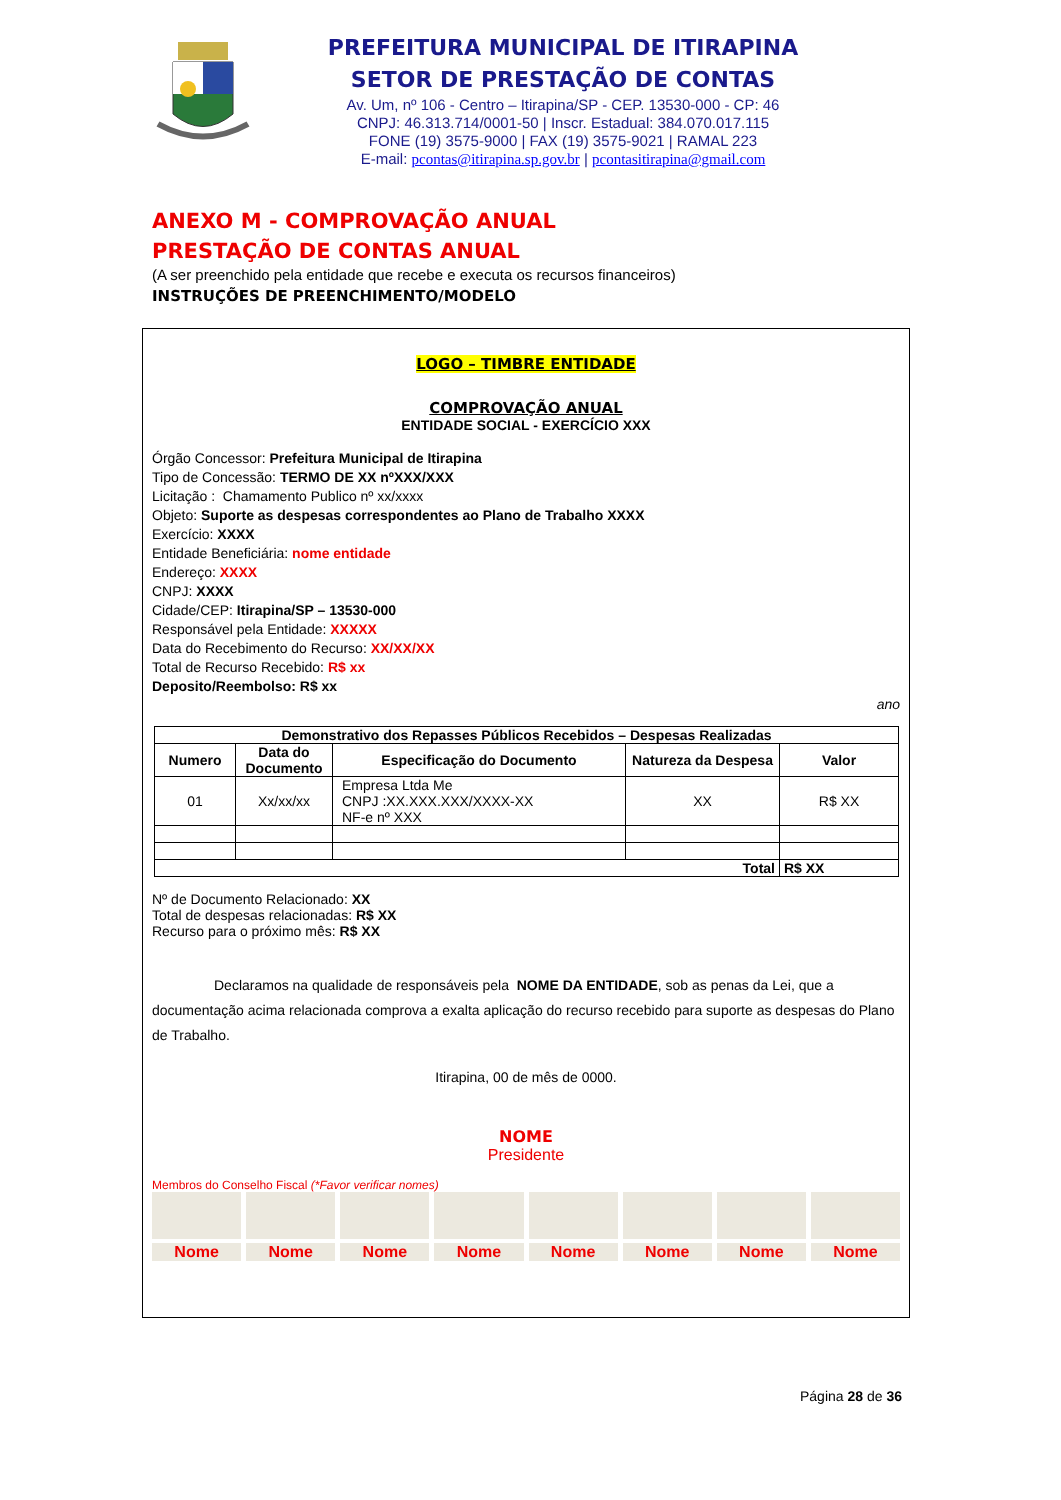PREFEITURA MUNICIPAL DE ITIRAPINA
SETOR DE PRESTAÇÃO DE CONTAS
Av. Um, nº 106 - Centro – Itirapina/SP - CEP. 13530-000 - CP: 46
CNPJ: 46.313.714/0001-50 | Inscr. Estadual: 384.070.017.115
FONE (19) 3575-9000 | FAX (19) 3575-9021 | RAMAL 223
E-mail: pcontas@itirapina.sp.gov.br | pcontasitirapina@gmail.com
ANEXO M - COMPROVAÇÃO ANUAL
PRESTAÇÃO DE CONTAS ANUAL
(A ser preenchido pela entidade que recebe e executa os recursos financeiros)
INSTRUÇÕES DE PREENCHIMENTO/MODELO
LOGO – TIMBRE ENTIDADE
COMPROVAÇÃO ANUAL
ENTIDADE SOCIAL - EXERCÍCIO XXX
Órgão Concessor: Prefeitura Municipal de Itirapina
Tipo de Concessão: TERMO DE XX nºXXX/XXX
Licitação : Chamamento Publico nº xx/xxxx
Objeto: Suporte as despesas correspondentes ao Plano de Trabalho XXXX
Exercício: XXXX
Entidade Beneficiária: nome entidade
Endereço: XXXX
CNPJ: XXXX
Cidade/CEP: Itirapina/SP – 13530-000
Responsável pela Entidade: XXXXX
Data do Recebimento do Recurso: XX/XX/XX
Total de Recurso Recebido: R$ xx
Deposito/Reembolso: R$ xx
ano
| Demonstrativo dos Repasses Públicos Recebidos – Despesas Realizadas | | | | |
| --- | --- | --- | --- | --- |
| Numero | Data do Documento | Especificação do Documento | Natureza da Despesa | Valor |
| 01 | Xx/xx/xx | Empresa Ltda Me CNPJ :XX.XXX.XXX/XXXX-XX NF-e nº XXX | XX | R$ XX |
| Total | | | | R$ XX |
Nº de Documento Relacionado: XX
Total de despesas relacionadas: R$ XX
Recurso para o próximo mês: R$ XX
Declaramos na qualidade de responsáveis pela NOME DA ENTIDADE, sob as penas da Lei, que a documentação acima relacionada comprova a exalta aplicação do recurso recebido para suporte as despesas do Plano de Trabalho.
Itirapina, 00 de mês de 0000.
NOME
Presidente
Membros do Conselho Fiscal (*Favor verificar nomes)
Nome Nome Nome Nome Nome Nome Nome Nome
Página 28 de 36